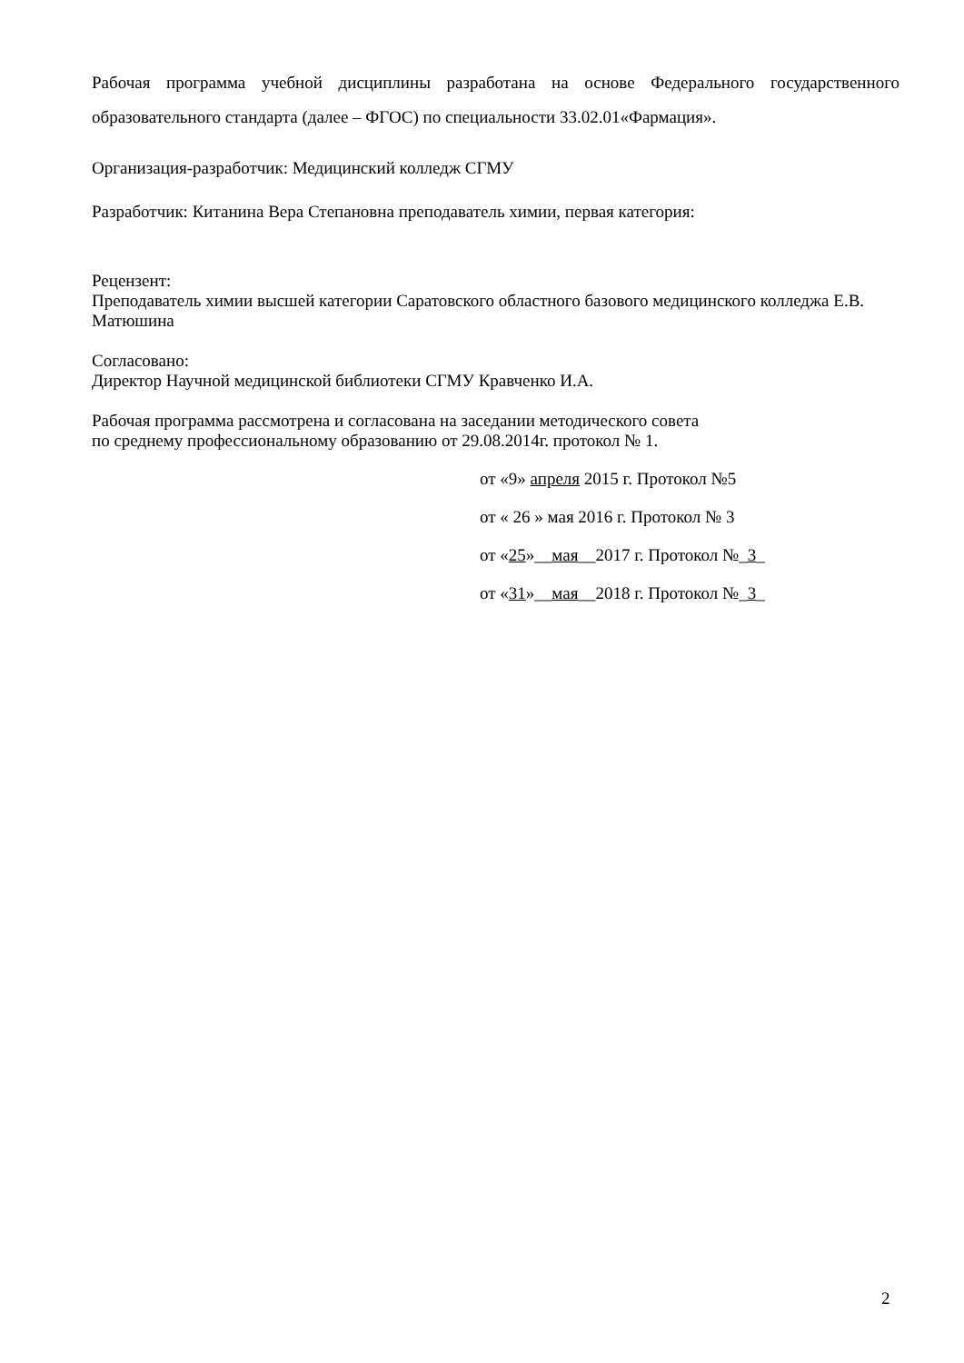Рабочая программа учебной дисциплины разработана на основе Федерального государственного образовательного стандарта (далее – ФГОС) по специальности 33.02.01«Фармация».
Организация-разработчик: Медицинский колледж СГМУ
Разработчик: Китанина Вера Степановна преподаватель химии, первая категория:
Рецензент:
Преподаватель химии высшей категории Саратовского областного базового медицинского колледжа Е.В. Матюшина
Согласовано:
Директор Научной медицинской библиотеки СГМУ Кравченко И.А.
Рабочая программа рассмотрена и согласована на заседании методического совета
по среднему профессиональному образованию от 29.08.2014г. протокол № 1.
от «9» апреля 2015 г. Протокол №5
от « 26 » мая 2016 г. Протокол № 3
от «25»__мая__2017 г. Протокол №_3_
от «31»__мая__2018 г. Протокол №_3_
2